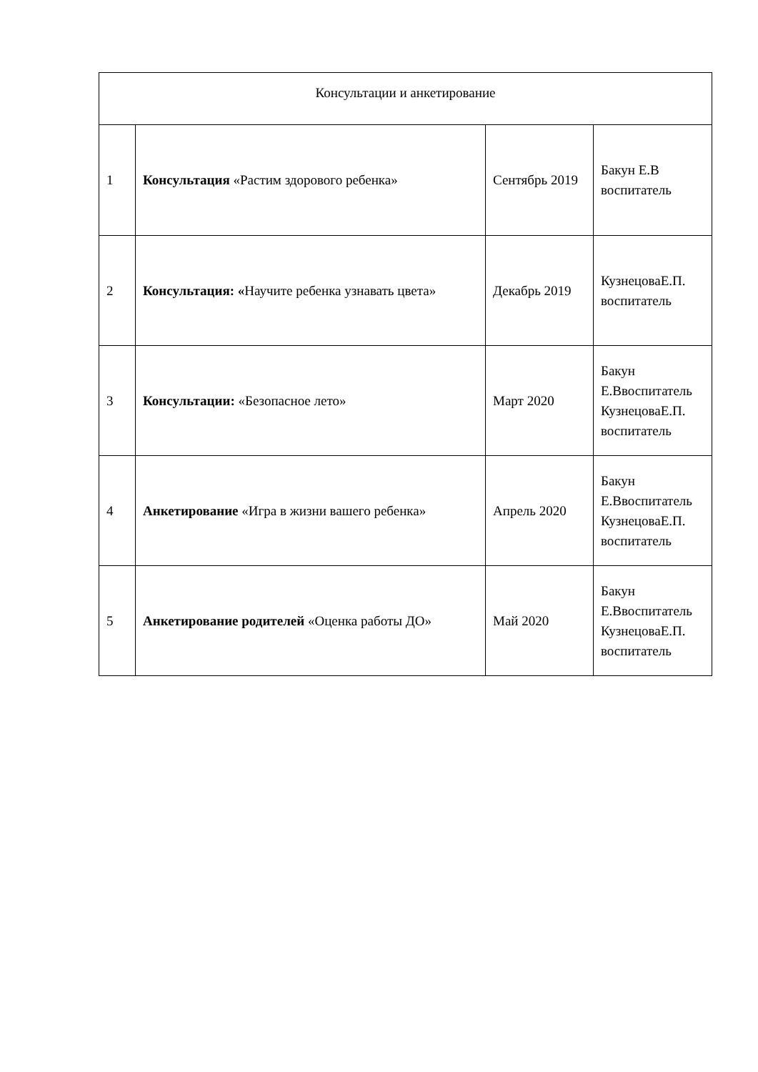| Консультации и анкетирование | | | |
| 1 | Консультация «Растим здорового ребенка» | Сентябрь 2019 | Бакун Е.В воспитатель |
| 2 | Консультация: « Научите ребенка узнавать цвета» | Декабрь 2019 | КузнецоваЕ.П. воспитатель |
| 3 | Консультации: «Безопасное лето» | Март 2020 | Бакун Е.Ввоспитатель КузнецоваЕ.П. воспитатель |
| 4 | Анкетирование «Игра в жизни вашего ребенка» | Апрель 2020 | Бакун Е.Ввоспитатель КузнецоваЕ.П. воспитатель |
| 5 | Анкетирование родителей «Оценка работы ДО» | Май 2020 | Бакун Е.Ввоспитатель КузнецоваЕ.П. воспитатель |